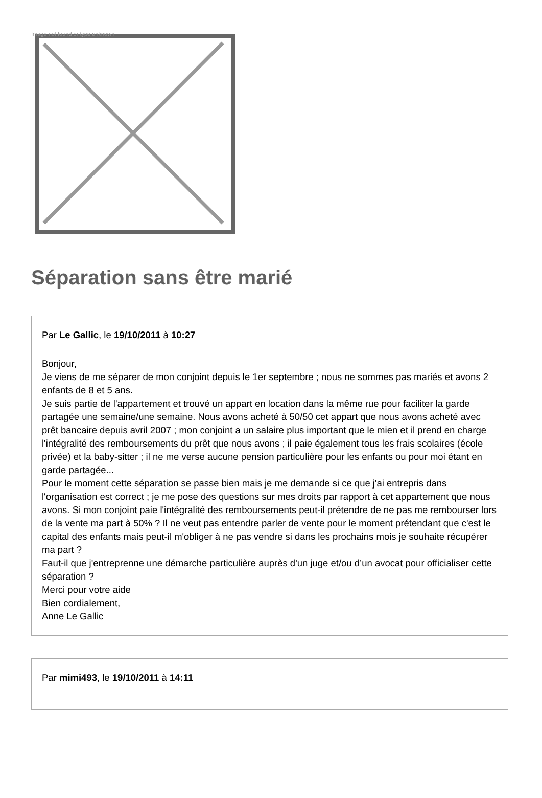Image not found or type unknown
Séparation sans être marié
Par Le Gallic, le 19/10/2011 à 10:27
Bonjour,
Je viens de me séparer de mon conjoint depuis le 1er septembre ; nous ne sommes pas mariés et avons 2 enfants de 8 et 5 ans.
Je suis partie de l'appartement et trouvé un appart en location dans la même rue pour faciliter la garde partagée une semaine/une semaine. Nous avons acheté à 50/50 cet appart que nous avons acheté avec prêt bancaire depuis avril 2007 ; mon conjoint a un salaire plus important que le mien et il prend en charge l'intégralité des remboursements du prêt que nous avons ; il paie également tous les frais scolaires (école privée) et la baby-sitter ; il ne me verse aucune pension particulière pour les enfants ou pour moi étant en garde partagée...
Pour le moment cette séparation se passe bien mais je me demande si ce que j'ai entrepris dans l'organisation est correct ; je me pose des questions sur mes droits par rapport à cet appartement que nous avons. Si mon conjoint paie l'intégralité des remboursements peut-il prétendre de ne pas me rembourser lors de la vente ma part à 50% ? Il ne veut pas entendre parler de vente pour le moment prétendant que c'est le capital des enfants mais peut-il m'obliger à ne pas vendre si dans les prochains mois je souhaite récupérer ma part ?
Faut-il que j'entreprenne une démarche particulière auprès d'un juge et/ou d’un avocat pour officialiser cette séparation ?
Merci pour votre aide
Bien cordialement,
Anne Le Gallic
Par mimi493, le 19/10/2011 à 14:11